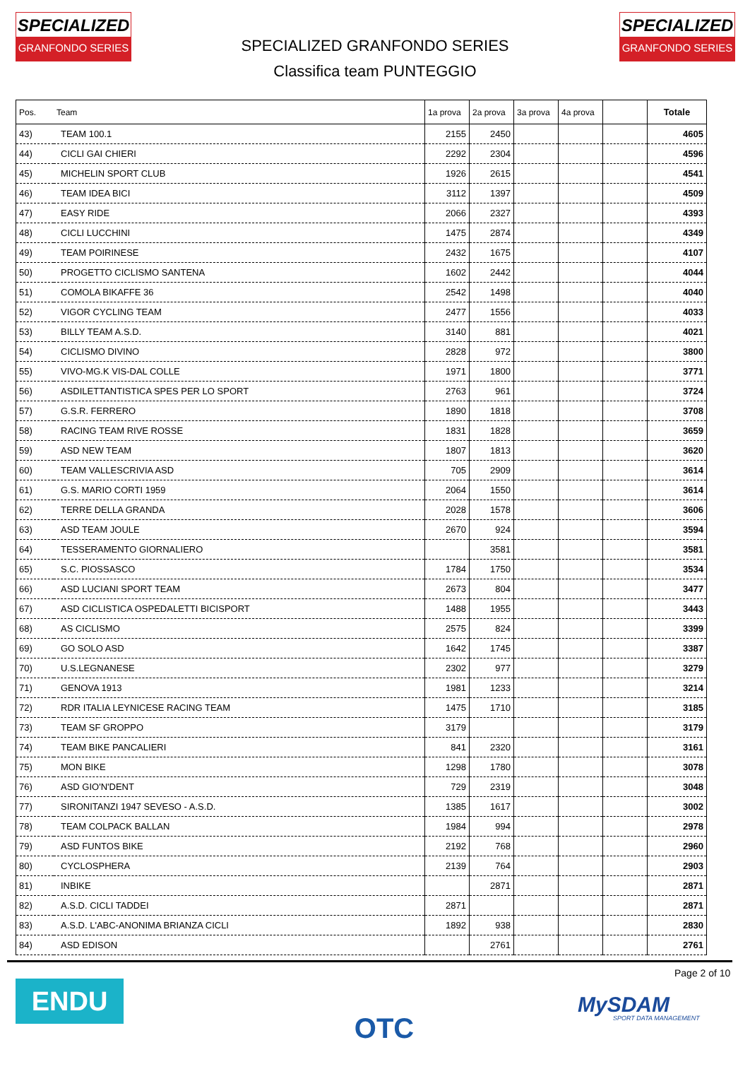SPECIALIZED
GRANFONDO SERIES
SPECIALIZED
GRANFONDO SERIES
SPECIALIZED GRANFONDO SERIES
Classifica team PUNTEGGIO
| Pos. | Team | 1a prova | 2a prova | 3a prova | 4a prova | | Totale |
| --- | --- | --- | --- | --- | --- | --- | --- |
| 43) | TEAM 100.1 | 2155 | 2450 | | | | 4605 |
| 44) | CICLI GAI CHIERI | 2292 | 2304 | | | | 4596 |
| 45) | MICHELIN SPORT CLUB | 1926 | 2615 | | | | 4541 |
| 46) | TEAM IDEA BICI | 3112 | 1397 | | | | 4509 |
| 47) | EASY RIDE | 2066 | 2327 | | | | 4393 |
| 48) | CICLI LUCCHINI | 1475 | 2874 | | | | 4349 |
| 49) | TEAM POIRINESE | 2432 | 1675 | | | | 4107 |
| 50) | PROGETTO CICLISMO SANTENA | 1602 | 2442 | | | | 4044 |
| 51) | COMOLA BIKAFFE 36 | 2542 | 1498 | | | | 4040 |
| 52) | VIGOR CYCLING TEAM | 2477 | 1556 | | | | 4033 |
| 53) | BILLY TEAM A.S.D. | 3140 | 881 | | | | 4021 |
| 54) | CICLISMO DIVINO | 2828 | 972 | | | | 3800 |
| 55) | VIVO-MG.K VIS-DAL COLLE | 1971 | 1800 | | | | 3771 |
| 56) | ASDILETTANTISTICA SPES PER LO SPORT | 2763 | 961 | | | | 3724 |
| 57) | G.S.R. FERRERO | 1890 | 1818 | | | | 3708 |
| 58) | RACING TEAM RIVE ROSSE | 1831 | 1828 | | | | 3659 |
| 59) | ASD NEW TEAM | 1807 | 1813 | | | | 3620 |
| 60) | TEAM VALLESCRIVIA ASD | 705 | 2909 | | | | 3614 |
| 61) | G.S. MARIO CORTI 1959 | 2064 | 1550 | | | | 3614 |
| 62) | TERRE DELLA GRANDA | 2028 | 1578 | | | | 3606 |
| 63) | ASD TEAM JOULE | 2670 | 924 | | | | 3594 |
| 64) | TESSERAMENTO GIORNALIERO | | 3581 | | | | 3581 |
| 65) | S.C. PIOSSASCO | 1784 | 1750 | | | | 3534 |
| 66) | ASD LUCIANI SPORT TEAM | 2673 | 804 | | | | 3477 |
| 67) | ASD CICLISTICA OSPEDALETTI BICISPORT | 1488 | 1955 | | | | 3443 |
| 68) | AS CICLISMO | 2575 | 824 | | | | 3399 |
| 69) | GO SOLO ASD | 1642 | 1745 | | | | 3387 |
| 70) | U.S.LEGNANESE | 2302 | 977 | | | | 3279 |
| 71) | GENOVA 1913 | 1981 | 1233 | | | | 3214 |
| 72) | RDR ITALIA LEYNICESE RACING TEAM | 1475 | 1710 | | | | 3185 |
| 73) | TEAM SF GROPPO | 3179 | | | | | 3179 |
| 74) | TEAM BIKE PANCALIERI | 841 | 2320 | | | | 3161 |
| 75) | MON BIKE | 1298 | 1780 | | | | 3078 |
| 76) | ASD GIO'N'DENT | 729 | 2319 | | | | 3048 |
| 77) | SIRONITANZI 1947 SEVESO - A.S.D. | 1385 | 1617 | | | | 3002 |
| 78) | TEAM COLPACK BALLAN | 1984 | 994 | | | | 2978 |
| 79) | ASD FUNTOS BIKE | 2192 | 768 | | | | 2960 |
| 80) | CYCLOSPHERA | 2139 | 764 | | | | 2903 |
| 81) | INBIKE | | 2871 | | | | 2871 |
| 82) | A.S.D. CICLI TADDEI | 2871 | | | | | 2871 |
| 83) | A.S.D. L'ABC-ANONIMA BRIANZA CICLI | 1892 | 938 | | | | 2830 |
| 84) | ASD EDISON | | 2761 | | | | 2761 |
ENDU OTC
Page 2 of 10
MySDAM
SPORT DATA MANAGEMENT